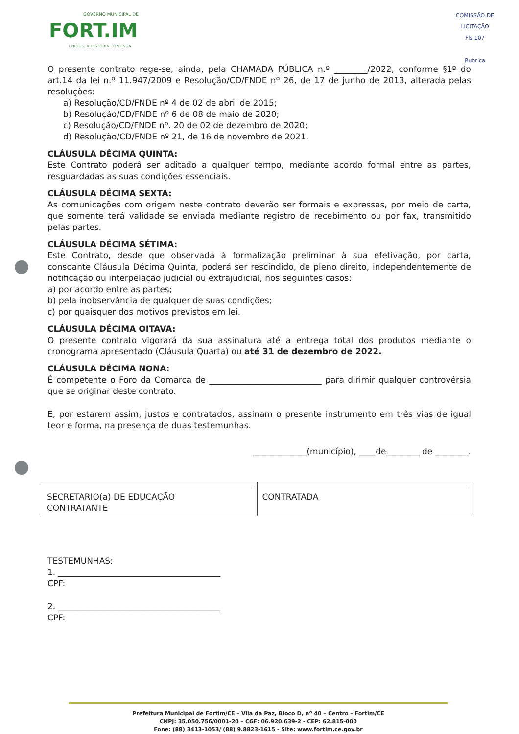GOVERNO MUNICIPAL DE
FORT.IM
UNIDOS, A HISTÓRIA CONTINUA
COMISSÃO DE LICITAÇÃO
Fls 107
Rubrica
O presente contrato rege-se, ainda, pela CHAMADA PÚBLICA n.º ________/2022, conforme §1º do art.14 da lei n.º 11.947/2009 e Resolução/CD/FNDE nº 26, de 17 de junho de 2013, alterada pelas resoluções:
a) Resolução/CD/FNDE nº 4 de 02 de abril de 2015;
b) Resolução/CD/FNDE nº 6 de 08 de maio de 2020;
c) Resolução/CD/FNDE nº. 20 de 02 de dezembro de 2020;
d) Resolução/CD/FNDE nº 21, de 16 de novembro de 2021.
CLÁUSULA DÉCIMA QUINTA:
Este Contrato poderá ser aditado a qualquer tempo, mediante acordo formal entre as partes, resguardadas as suas condições essenciais.
CLÁUSULA DÉCIMA SEXTA:
As comunicações com origem neste contrato deverão ser formais e expressas, por meio de carta, que somente terá validade se enviada mediante registro de recebimento ou por fax, transmitido pelas partes.
CLÁUSULA DÉCIMA SÉTIMA:
Este Contrato, desde que observada à formalização preliminar à sua efetivação, por carta, consoante Cláusula Décima Quinta, poderá ser rescindido, de pleno direito, independentemente de notificação ou interpelação judicial ou extrajudicial, nos seguintes casos:
a) por acordo entre as partes;
b) pela inobservância de qualquer de suas condições;
c) por quaisquer dos motivos previstos em lei.
CLÁUSULA DÉCIMA OITAVA:
O presente contrato vigorará da sua assinatura até a entrega total dos produtos mediante o cronograma apresentado (Cláusula Quarta) ou até 31 de dezembro de 2022.
CLÁUSULA DÉCIMA NONA:
É competente o Foro da Comarca de ___________________________ para dirimir qualquer controvérsia que se originar deste contrato.
E, por estarem assim, justos e contratados, assinam o presente instrumento em três vias de igual teor e forma, na presença de duas testemunhas.
_____________(município), ____de________ de ________.
| SECRETARIO(a) DE EDUCAÇÃO CONTRATANTE | CONTRATADA |
TESTEMUNHAS:
1. _______________________________________
CPF:
2. _______________________________________
CPF:
Prefeitura Municipal de Fortim/CE – Vila da Paz, Bloco D, nº 40 – Centro – Fortim/CE
CNPJ: 35.050.756/0001-20 – CGF: 06.920.639-2 - CEP: 62.815-000
Fone: (88) 3413-1053/ (88) 9.8823-1615 - Site: www.fortim.ce.gov.br